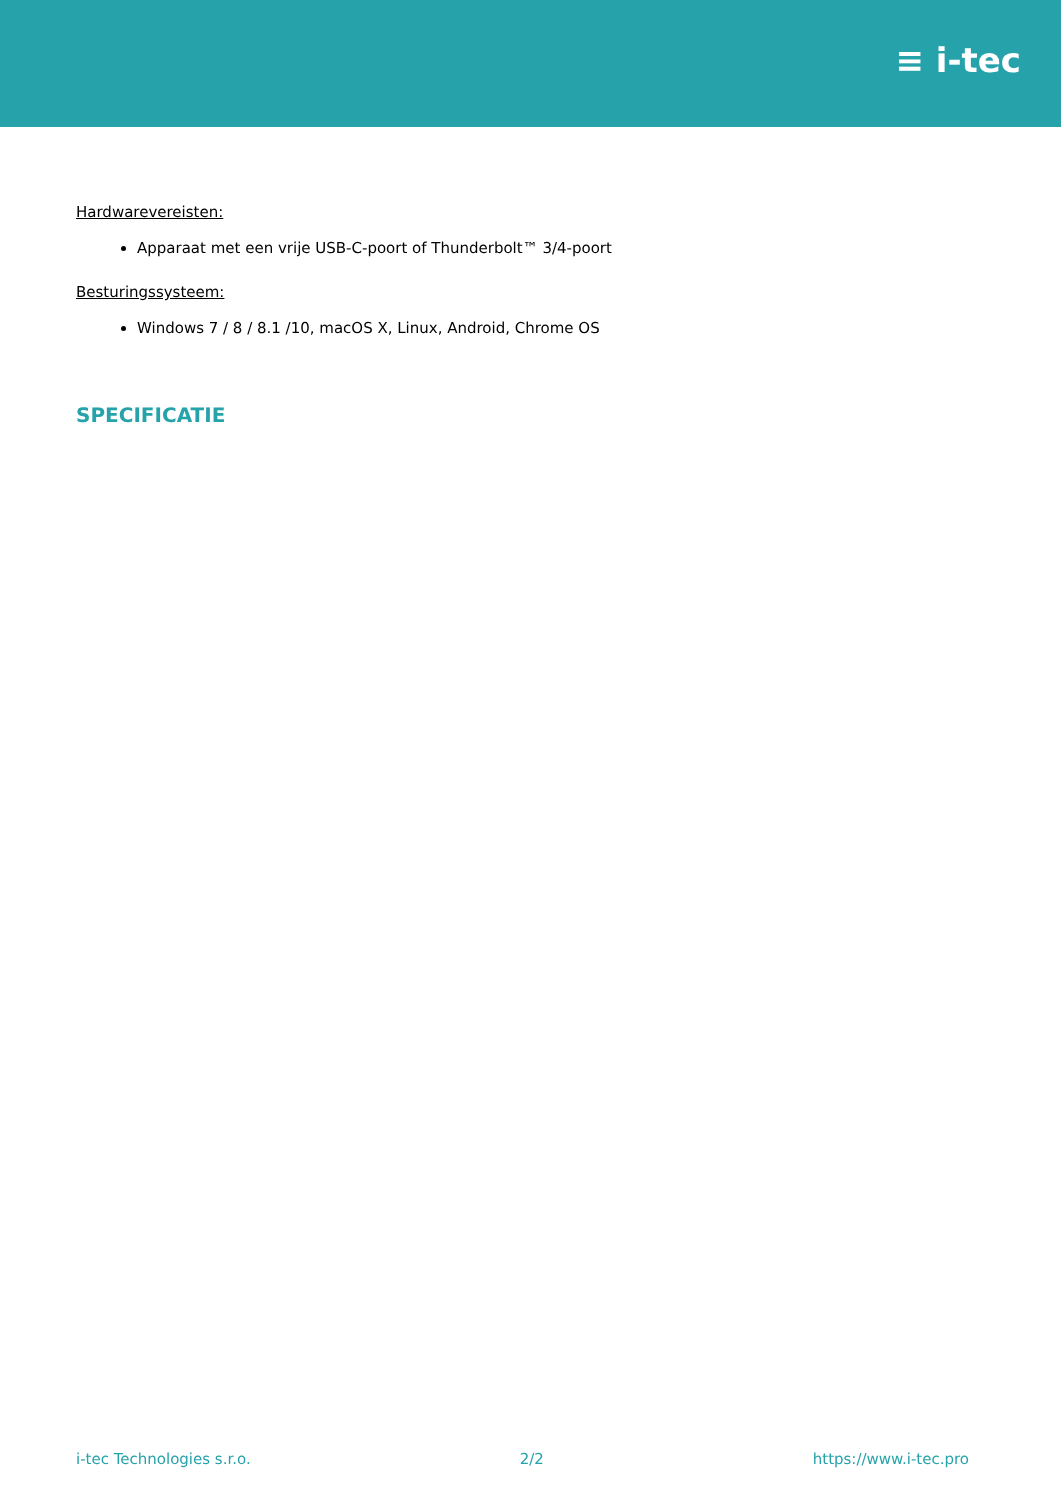≡ i-tec
Hardwarevereisten:
Apparaat met een vrije USB-C-poort of Thunderbolt™ 3/4-poort
Besturingssysteem:
Windows 7 / 8 / 8.1 /10, macOS X, Linux, Android, Chrome OS
SPECIFICATIE
i-tec Technologies s.r.o. 2/2 https://www.i-tec.pro